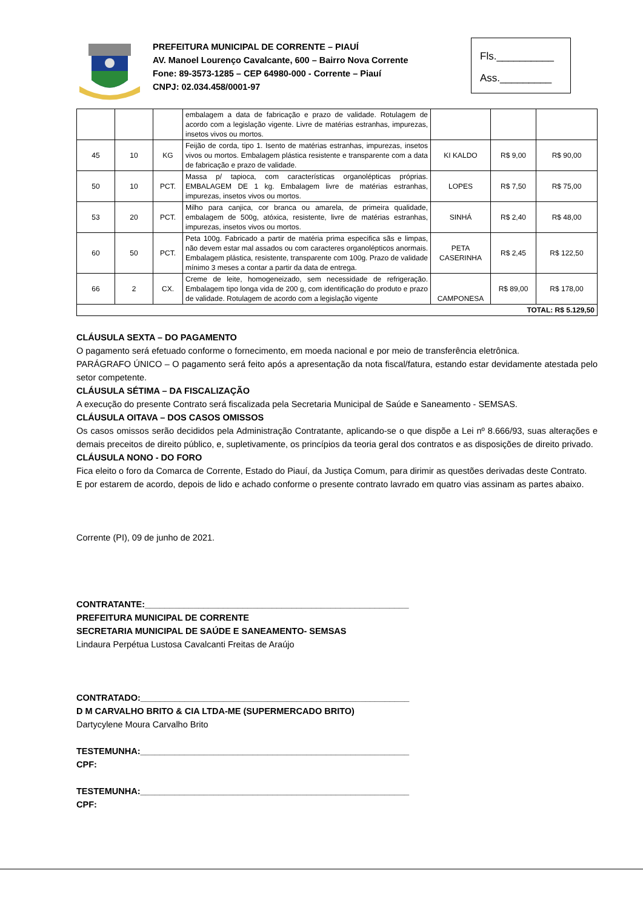PREFEITURA MUNICIPAL DE CORRENTE – PIAUÍ
AV. Manoel Lourenço Cavalcante, 600 – Bairro Nova Corrente
Fone: 89-3573-1285 – CEP 64980-000 - Corrente – Piauí
CNPJ: 02.034.458/0001-97
Fls.__________
Ass._________
| | | | embalagem a data de fabricação e prazo de validade. Rotulagem de acordo com a legislação vigente. Livre de matérias estranhas, impurezas, insetos vivos ou mortos. | | | |
| 45 | 10 | KG | Feijão de corda, tipo 1. Isento de matérias estranhas, impurezas, insetos vivos ou mortos. Embalagem plástica resistente e transparente com a data de fabricação e prazo de validade. | KI KALDO | R$ 9,00 | R$ 90,00 |
| 50 | 10 | PCT. | Massa p/ tapioca, com características organolépticas próprias. EMBALAGEM DE 1 kg. Embalagem livre de matérias estranhas, impurezas, insetos vivos ou mortos. | LOPES | R$ 7,50 | R$ 75,00 |
| 53 | 20 | PCT. | Milho para canjica, cor branca ou amarela, de primeira qualidade, embalagem de 500g, atóxica, resistente, livre de matérias estranhas, impurezas, insetos vivos ou mortos. | SINHÁ | R$ 2,40 | R$ 48,00 |
| 60 | 50 | PCT. | Peta 100g. Fabricado a partir de matéria prima especifica sãs e limpas, não devem estar mal assados ou com caracteres organolépticos anormais. Embalagem plástica, resistente, transparente com 100g. Prazo de validade mínimo 3 meses a contar a partir da data de entrega. | PETA CASERINHA | R$ 2,45 | R$ 122,50 |
| 66 | 2 | CX. | Creme de leite, homogeneizado, sem necessidade de refrigeração. Embalagem tipo longa vida de 200 g, com identificação do produto e prazo de validade. Rotulagem de acordo com a legislação vigente | CAMPONESA | R$ 89,00 | R$ 178,00 |
| TOTAL: R$ 5.129,50 | | | | | | |
CLÁUSULA SEXTA – DO PAGAMENTO
O pagamento será efetuado conforme o fornecimento, em moeda nacional e por meio de transferência eletrônica.
PARÁGRAFO ÚNICO – O pagamento será feito após a apresentação da nota fiscal/fatura, estando estar devidamente atestada pelo setor competente.
CLÁUSULA SÉTIMA – DA FISCALIZAÇÃO
A execução do presente Contrato será fiscalizada pela Secretaria Municipal de Saúde e Saneamento - SEMSAS.
CLÁUSULA OITAVA – DOS CASOS OMISSOS
Os casos omissos serão decididos pela Administração Contratante, aplicando-se o que dispõe a Lei nº 8.666/93, suas alterações e demais preceitos de direito público, e, supletivamente, os princípios da teoria geral dos contratos e as disposições de direito privado.
CLÁUSULA NONO - DO FORO
Fica eleito o foro da Comarca de Corrente, Estado do Piauí, da Justiça Comum, para dirimir as questões derivadas deste Contrato.
E por estarem de acordo, depois de lido e achado conforme o presente contrato lavrado em quatro vias assinam as partes abaixo.
Corrente (PI), 09 de junho de 2021.
CONTRATANTE:______________________________________________________
PREFEITURA MUNICIPAL DE CORRENTE
SECRETARIA MUNICIPAL DE SAÚDE E SANEAMENTO- SEMSAS
Lindaura Perpétua Lustosa Cavalcanti Freitas de Araújo
CONTRATADO:_______________________________________________________
D M CARVALHO BRITO & CIA LTDA-ME (SUPERMERCADO BRITO)
Dartycylene Moura Carvalho Brito
TESTEMUNHA:_______________________________________________________
CPF:
TESTEMUNHA:_______________________________________________________
CPF: